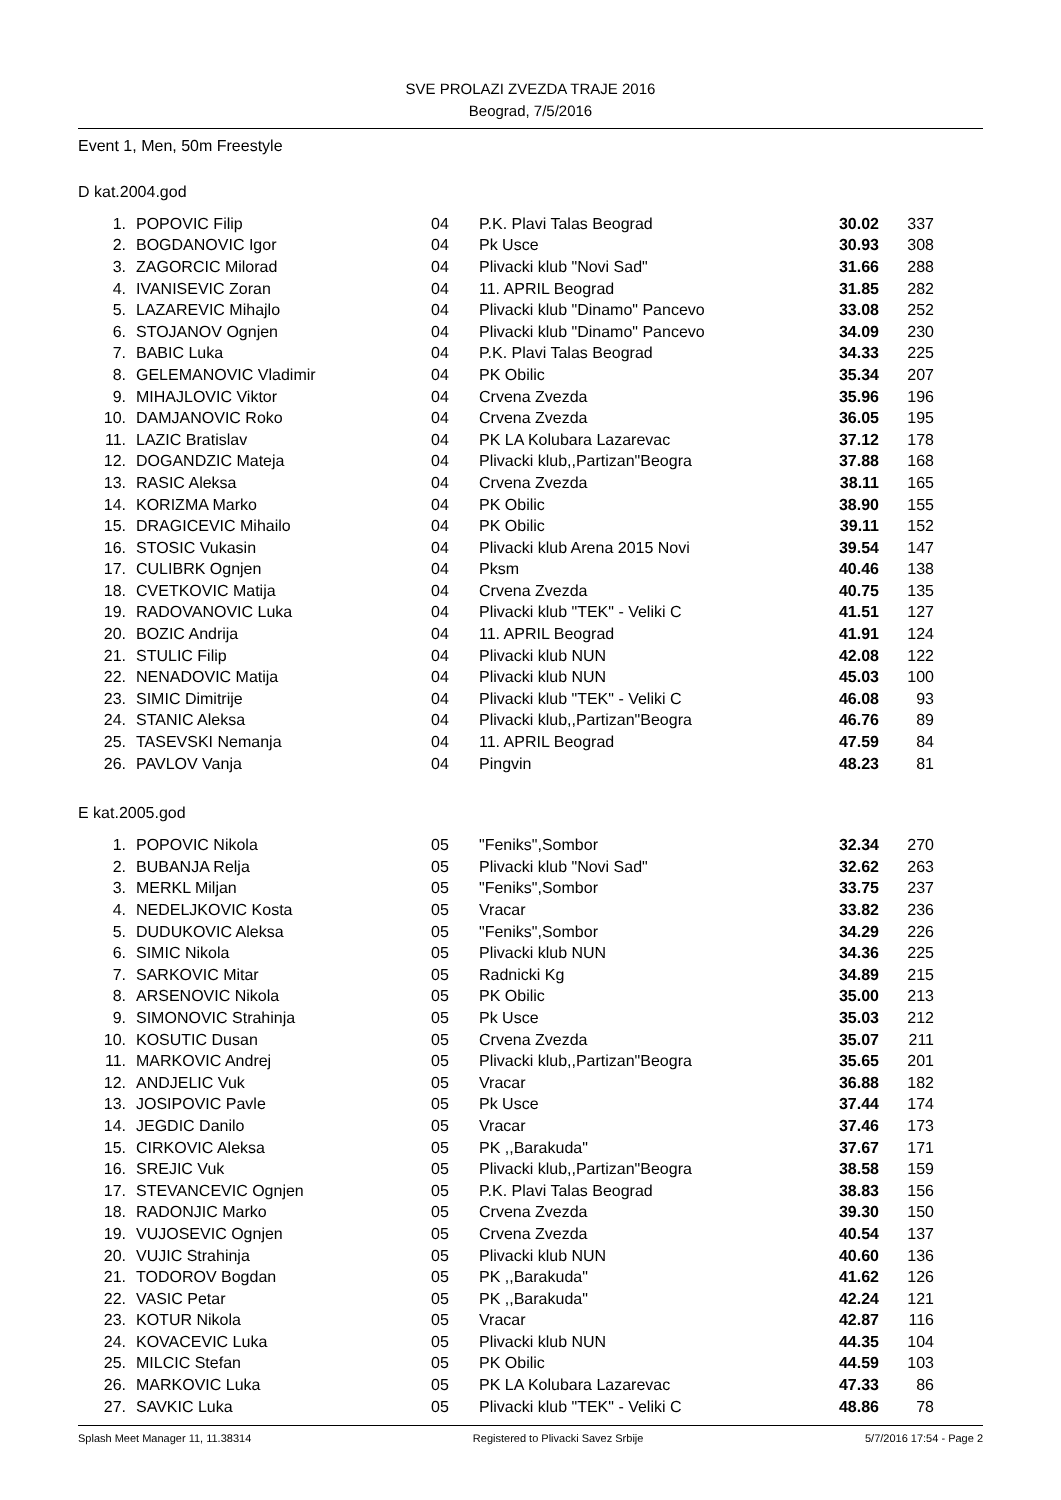SVE PROLAZI ZVEZDA TRAJE 2016
Beograd, 7/5/2016
Event 1, Men, 50m Freestyle
D kat.2004.god
| 1. | POPOVIC Filip | 04 | P.K. Plavi Talas Beograd | 30.02 | 337 |
| 2. | BOGDANOVIC Igor | 04 | Pk Usce | 30.93 | 308 |
| 3. | ZAGORCIC Milorad | 04 | Plivacki klub "Novi Sad" | 31.66 | 288 |
| 4. | IVANISEVIC Zoran | 04 | 11. APRIL Beograd | 31.85 | 282 |
| 5. | LAZAREVIC Mihajlo | 04 | Plivacki klub "Dinamo" Pancevo | 33.08 | 252 |
| 6. | STOJANOV Ognjen | 04 | Plivacki klub "Dinamo" Pancevo | 34.09 | 230 |
| 7. | BABIC Luka | 04 | P.K. Plavi Talas Beograd | 34.33 | 225 |
| 8. | GELEMANOVIC Vladimir | 04 | PK Obilic | 35.34 | 207 |
| 9. | MIHAJLOVIC Viktor | 04 | Crvena Zvezda | 35.96 | 196 |
| 10. | DAMJANOVIC Roko | 04 | Crvena Zvezda | 36.05 | 195 |
| 11. | LAZIC Bratislav | 04 | PK LA Kolubara Lazarevac | 37.12 | 178 |
| 12. | DOGANDZIC Mateja | 04 | Plivacki klub,,Partizan"Beogra | 37.88 | 168 |
| 13. | RASIC Aleksa | 04 | Crvena Zvezda | 38.11 | 165 |
| 14. | KORIZMA Marko | 04 | PK Obilic | 38.90 | 155 |
| 15. | DRAGICEVIC Mihailo | 04 | PK Obilic | 39.11 | 152 |
| 16. | STOSIC Vukasin | 04 | Plivacki klub Arena 2015 Novi | 39.54 | 147 |
| 17. | CULIBRK Ognjen | 04 | Pksm | 40.46 | 138 |
| 18. | CVETKOVIC Matija | 04 | Crvena Zvezda | 40.75 | 135 |
| 19. | RADOVANOVIC Luka | 04 | Plivacki klub "TEK" - Veliki C | 41.51 | 127 |
| 20. | BOZIC Andrija | 04 | 11. APRIL Beograd | 41.91 | 124 |
| 21. | STULIC Filip | 04 | Plivacki klub NUN | 42.08 | 122 |
| 22. | NENADOVIC Matija | 04 | Plivacki klub NUN | 45.03 | 100 |
| 23. | SIMIC Dimitrije | 04 | Plivacki klub "TEK" - Veliki C | 46.08 | 93 |
| 24. | STANIC Aleksa | 04 | Plivacki klub,,Partizan"Beogra | 46.76 | 89 |
| 25. | TASEVSKI Nemanja | 04 | 11. APRIL Beograd | 47.59 | 84 |
| 26. | PAVLOV Vanja | 04 | Pingvin | 48.23 | 81 |
E kat.2005.god
| 1. | POPOVIC Nikola | 05 | "Feniks",Sombor | 32.34 | 270 |
| 2. | BUBANJA Relja | 05 | Plivacki klub "Novi Sad" | 32.62 | 263 |
| 3. | MERKL Miljan | 05 | "Feniks",Sombor | 33.75 | 237 |
| 4. | NEDELJKOVIC Kosta | 05 | Vracar | 33.82 | 236 |
| 5. | DUDUKOVIC Aleksa | 05 | "Feniks",Sombor | 34.29 | 226 |
| 6. | SIMIC Nikola | 05 | Plivacki klub NUN | 34.36 | 225 |
| 7. | SARKOVIC Mitar | 05 | Radnicki Kg | 34.89 | 215 |
| 8. | ARSENOVIC Nikola | 05 | PK Obilic | 35.00 | 213 |
| 9. | SIMONOVIC Strahinja | 05 | Pk Usce | 35.03 | 212 |
| 10. | KOSUTIC Dusan | 05 | Crvena Zvezda | 35.07 | 211 |
| 11. | MARKOVIC Andrej | 05 | Plivacki klub,,Partizan"Beogra | 35.65 | 201 |
| 12. | ANDJELIC Vuk | 05 | Vracar | 36.88 | 182 |
| 13. | JOSIPOVIC Pavle | 05 | Pk Usce | 37.44 | 174 |
| 14. | JEGDIC Danilo | 05 | Vracar | 37.46 | 173 |
| 15. | CIRKOVIC Aleksa | 05 | PK ,,Barakuda" | 37.67 | 171 |
| 16. | SREJIC Vuk | 05 | Plivacki klub,,Partizan"Beogra | 38.58 | 159 |
| 17. | STEVANCEVIC Ognjen | 05 | P.K. Plavi Talas Beograd | 38.83 | 156 |
| 18. | RADONJIC Marko | 05 | Crvena Zvezda | 39.30 | 150 |
| 19. | VUJOSEVIC Ognjen | 05 | Crvena Zvezda | 40.54 | 137 |
| 20. | VUJIC Strahinja | 05 | Plivacki klub NUN | 40.60 | 136 |
| 21. | TODOROV Bogdan | 05 | PK ,,Barakuda" | 41.62 | 126 |
| 22. | VASIC Petar | 05 | PK ,,Barakuda" | 42.24 | 121 |
| 23. | KOTUR Nikola | 05 | Vracar | 42.87 | 116 |
| 24. | KOVACEVIC Luka | 05 | Plivacki klub NUN | 44.35 | 104 |
| 25. | MILCIC Stefan | 05 | PK Obilic | 44.59 | 103 |
| 26. | MARKOVIC Luka | 05 | PK LA Kolubara Lazarevac | 47.33 | 86 |
| 27. | SAVKIC Luka | 05 | Plivacki klub "TEK" - Veliki C | 48.86 | 78 |
Splash Meet Manager 11, 11.38314 Registered to Plivacki Savez Srbije 5/7/2016 17:54 - Page 2